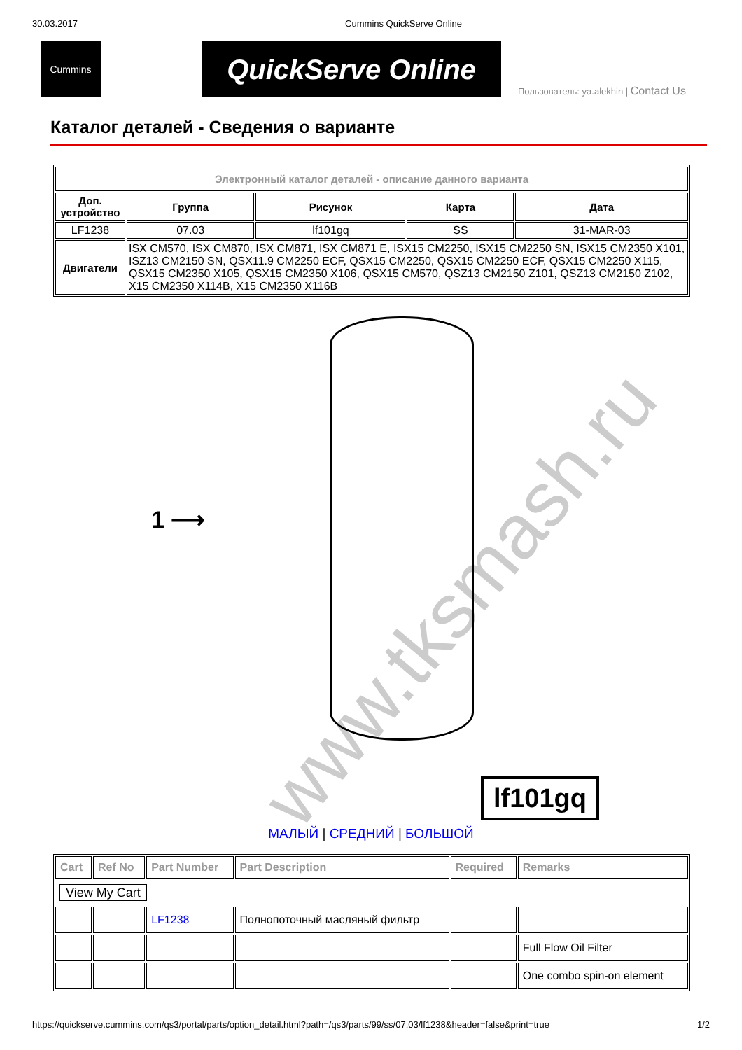30.03.2017 Cummins QuickServe Online
Cummins
QuickServe Online
Пользователь: ya.alekhin | Contact Us
Каталог деталей - Сведения о варианте
| Электронный каталог деталей - описание данного варианта | | | | |
| --- | --- | --- | --- | --- |
| Доп. устройство | Группа | Рисунок | Карта | Дата |
| LF1238 | 07.03 | lf101gq | SS | 31-MAR-03 |
| Двигатели | ISX CM570, ISX CM870, ISX CM871, ISX CM871 E, ISX15 CM2250, ISX15 CM2250 SN, ISX15 CM2350 X101, ISZ13 CM2150 SN, QSX11.9 CM2250 ECF, QSX15 CM2250, QSX15 CM2250 ECF, QSX15 CM2250 X115, QSX15 CM2350 X105, QSX15 CM2350 X106, QSX15 CM570, QSZ13 CM2150 Z101, QSZ13 CM2150 Z102, X15 CM2350 X114B, X15 CM2350 X116B | | | |
www.tksmash.ru
1 ⟶
lf101gq
МАЛЫЙ | СРЕДНИЙ | БОЛЬШОЙ
| Cart | Ref No | Part Number | Part Description | Required | Remarks |
| --- | --- | --- | --- | --- | --- |
| View My Cart | | | | | |
| | | LF1238 | Полнопоточный масляный фильтр | | |
| | | | | | Full Flow Oil Filter |
| | | | | | One combo spin-on element |
https://quickserve.cummins.com/qs3/portal/parts/option_detail.html?path=/qs3/parts/99/ss/07.03/lf1238&header=false&print=true 1/2